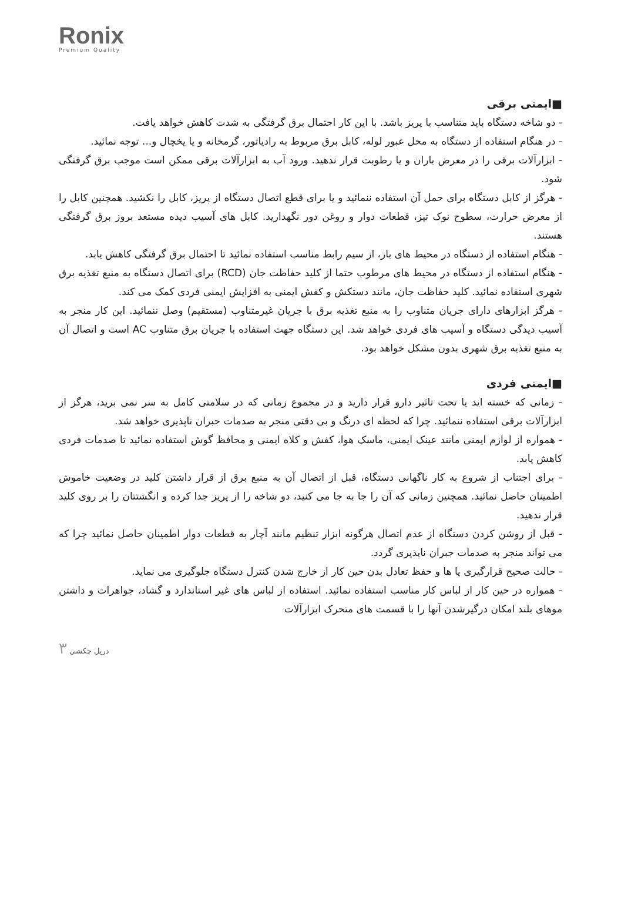Ronix
Premium Quality
■ایمنی برقی
- دو شاخه دستگاه باید متناسب با پریز باشد. با این کار احتمال برق گرفتگی به شدت کاهش خواهد یافت.
- در هنگام استفاده از دستگاه به محل عبور لوله، کابل برق مربوط به رادیاتور، گرمخانه و یا یخچال و... توجه نمائید.
- ابزارآلات برقی را در معرض باران و یا رطوبت قرار ندهید. ورود آب به ابزارآلات برقی ممکن است موجب برق گرفتگی شود.
- هرگز از کابل دستگاه برای حمل آن استفاده ننمائید و یا برای قطع اتصال دستگاه از پریز، کابل را نکشید. همچنین کابل را از معرض حرارت، سطوح نوک تیز، قطعات دوار و روغن دور نگهدارید. کابل های آسیب دیده مستعد بروز برق گرفتگی هستند.
- هنگام استفاده از دستگاه در محیط های باز، از سیم رابط مناسب استفاده نمائید تا احتمال برق گرفتگی کاهش یابد.
- هنگام استفاده از دستگاه در محیط های مرطوب حتما از کلید حفاظت جان (RCD) برای اتصال دستگاه به منبع تغذیه برق شهری استفاده نمائید. کلید حفاظت جان، مانند دستکش و کفش ایمنی به افزایش ایمنی فردی کمک می کند.
- هرگز ابزارهای دارای جریان متناوب را به منبع تغذیه برق با جریان غیرمتناوب (مستقیم) وصل ننمائید. این کار منجر به آسیب دیدگی دستگاه و آسیب های فردی خواهد شد. این دستگاه جهت استفاده با جریان برق متناوب AC است و اتصال آن به منبع تغذیه برق شهری بدون مشکل خواهد بود.
■ایمنی فردی
- زمانی که خسته اید یا تحت تاثیر دارو قرار دارید و در مجموع زمانی که در سلامتی کامل به سر نمی برید، هرگز از ابزارآلات برقی استفاده ننمائید. چرا که لحظه ای درنگ و بی دقتی منجر به صدمات جبران ناپذیری خواهد شد.
- همواره از لوازم ایمنی مانند عینک ایمنی، ماسک هوا، کفش و کلاه ایمنی و محافظ گوش استفاده نمائید تا صدمات فردی کاهش یابد.
- برای اجتناب از شروع به کار ناگهانی دستگاه، قبل از اتصال آن به منبع برق از قرار داشتن کلید در وضعیت خاموش اطمینان حاصل نمائید. همچنین زمانی که آن را جا به جا می کنید، دو شاخه را از پریز جدا کرده و انگشتتان را بر روی کلید قرار ندهید.
- قبل از روشن کردن دستگاه از عدم اتصال هرگونه ابزار تنظیم مانند آچار به قطعات دوار اطمینان حاصل نمائید چرا که می تواند منجر به صدمات جبران ناپذیری گردد.
- حالت صحیح قرارگیری پا ها و حفظ تعادل بدن حین کار از خارج شدن کنترل دستگاه جلوگیری می نماید.
- همواره در حین کار از لباس کار مناسب استفاده نمائید. استفاده از لباس های غیر استاندارد و گشاد، جواهرات و داشتن موهای بلند امکان درگیرشدن آنها را با قسمت های متحرک ابزارآلات
۳ دریل چکشی